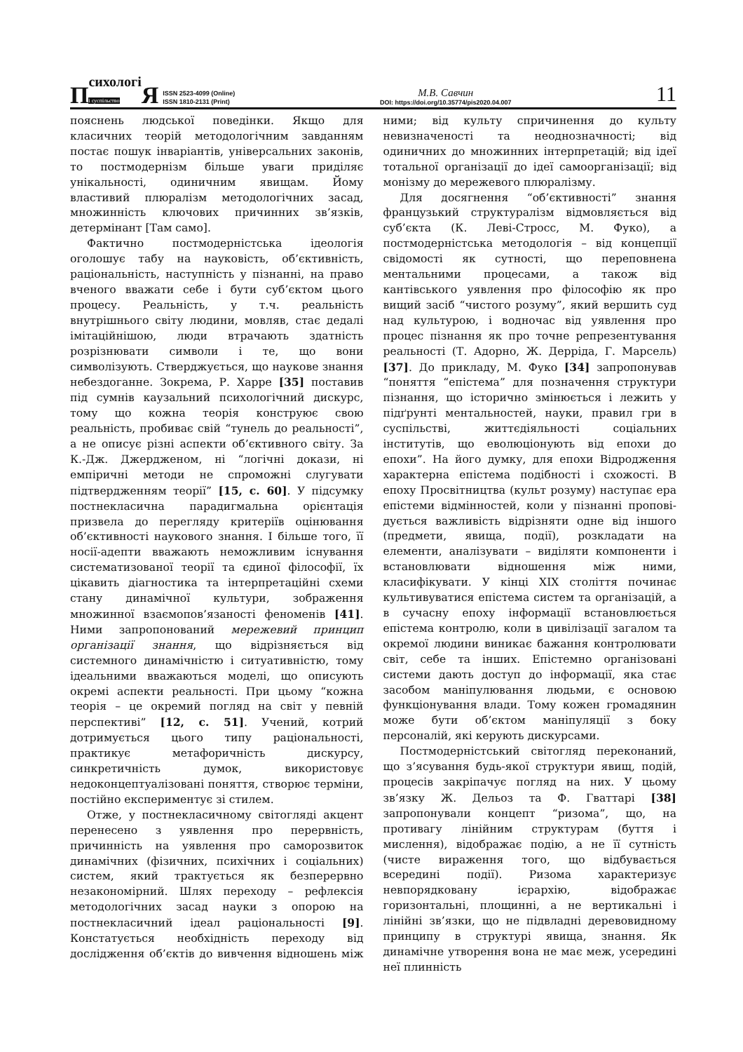Психологі
і суспільство Я ISSN 2523-4099 (Online)
ISSN 1810-2131 (Print)
М.В. Савчин
DOI: https://doi.org/10.35774/pis2020.04.007
11
пояснень людської поведінки. Якщо для класичних теорій методологічним завданням постає пошук інваріантів, універсальних законів, то постмодернізм більше уваги приділяє унікальності, одиничним явищам. Йому властивий плюралізм методологічних засад, множинність ключових причинних зв’язків, детермінант [Там само].
Фактично постмодерністська ідеологія оголошує табу на науковість, об’єктивність, раціональність, наступність у пізнанні, на право вченого вважати себе і бути суб’єктом цього процесу. Реальність, у т.ч. реальність внутрішнього світу людини, мовляв, стає дедалі імітаційнішою, люди втрачають здатність розрізнювати символи і те, що вони символізують. Стверджується, що наукове знання небездоганне. Зокрема, Р. Харре [35] поставив під сумнів каузальний психологічний дискурс, тому що кожна теорія конструює свою реальність, пробиває свій “тунель до реальності”, а не описує різні аспекти об’єктивного світу. За К.-Дж. Джердженом, ні “логічні докази, ні емпіричні методи не спроможні слугувати підтвердженням теорії” [15, с. 60]. У підсумку постнекласична парадигмальна орієнтація призвела до перегляду критеріїв оцінювання об’єктивності наукового знання. І більше того, її носії-адепти вважають неможливим існування систематизованої теорії та єдиної філософії, їх цікавить діагностика та інтерпретаційні схеми стану динамічної культури, зображення множинної взаємопов’язаності феноменів [41]. Ними запропонований мережевий принцип організації знання, що відрізняється від системного динамічністю і ситуативністю, тому ідеальними вважаються моделі, що описують окремі аспекти реальності. При цьому “кожна теорія – це окремий погляд на світ у певній перспективі” [12, с. 51]. Учений, котрий дотримується цього типу раціональності, практикує метафоричність дискурсу, синкретичність думок, використовує недоконцептуалізовані поняття, створює терміни, постійно експериментує зі стилем.
Отже, у постнекласичному світогляді акцент перенесено з уявлення про перервність, причинність на уявлення про саморозвиток динамічних (фізичних, психічних і соціальних) систем, який трактується як безперервно незакономірний. Шлях переходу – рефлексія методологічних засад науки з опорою на постнекласичний ідеал раціональності [9]. Констатується необхідність переходу від дослідження об’єктів до вивчення відношень між ними; від культу спричинення до культу невизначеності та неоднозначності; від одиничних до множинних інтерпретацій; від ідеї тотальної організації до ідеї самоорганізації; від монізму до мережевого плюралізму.
Для досягнення “об’єктивності” знання французький структуралізм відмовляється від суб’єкта (К. Леві-Стросс, М. Фуко), а постмодерністська методологія – від концепції свідомості як сутності, що переповнена ментальними процесами, а також від кантівського уявлення про філософію як про вищий засіб “чистого розуму”, який вершить суд над культурою, і водночас від уявлення про процес пізнання як про точне репрезентування реальності (Т. Адорно, Ж. Дерріда, Г. Марсель) [37]. До прикладу, М. Фуко [34] запропонував “поняття “епістема” для позначення структури пізнання, що історично змінюється і лежить у підґрунті ментальностей, науки, правил гри в суспільстві, життєдіяльності соціальних інститутів, що еволюціонують від епохи до епохи”. На його думку, для епохи Відродження характерна епістема подібності і схожості. В епоху Просвітництва (культ розуму) наступає ера епістеми відмінностей, коли у пізнанні пропові­дується важливість відрізняти одне від іншого (предмети, явища, події), розкладати на елементи, аналізувати – виділяти компоненти і встановлювати відношення між ними, класифікувати. У кінці XIX століття починає культивуватися епістема систем та організацій, а в сучасну епоху інформації встановлюється епістема контролю, коли в цивілізації загалом та окремої людини виникає бажання контролювати світ, себе та інших. Епістемно організовані системи дають доступ до інформації, яка стає засобом маніпулювання людьми, є основою функціонування влади. Тому кожен громадянин може бути об’єктом маніпуляції з боку персоналій, які керують дискурсами.
Постмодерністський світогляд переконаний, що з’ясування будь-якої структури явищ, подій, процесів закріпачує погляд на них. У цьому зв’язку Ж. Дельоз та Ф. Гваттарі [38] запропонували концепт “ризома”, що, на противагу лінійним структурам (буття і мислення), відображає подію, а не її сутність (чисте вираження того, що відбувається всередині події). Ризома характеризує невпорядковану ієрархію, відображає горизонтальні, площинні, а не вертикальні і лінійні зв’язки, що не підвладні деревовидному принципу в структурі явища, знання. Як динамічне утворення вона не має меж, усередині неї плинність